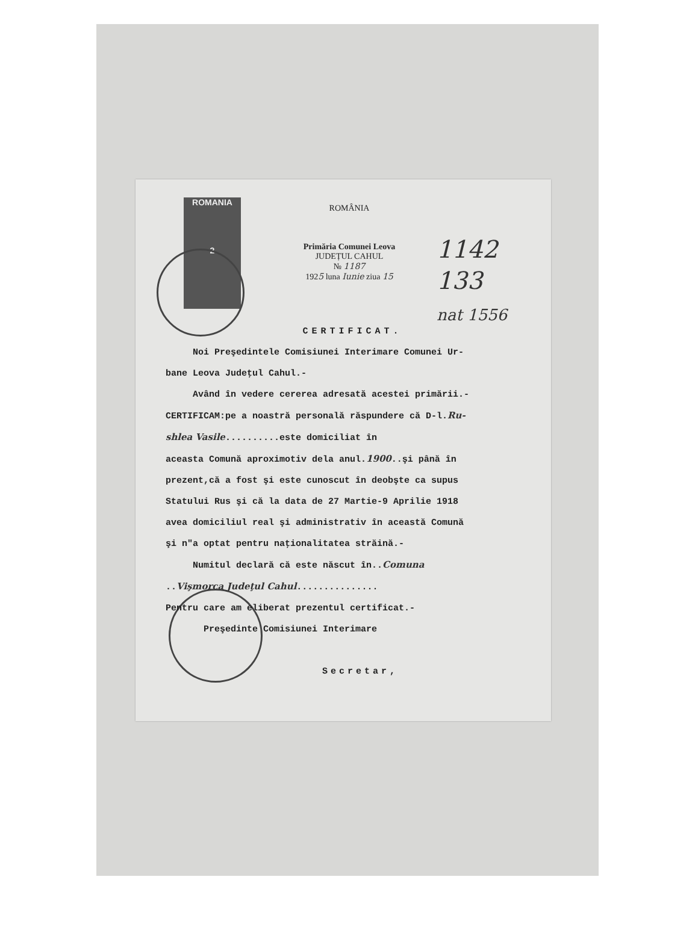ROMANIA
2
ROMÂNIA
Primăria Comunei Leova
JUDEȚUL CAHUL
№ 1187
1925 luna Iunie ziua 15
1142
133
nat 1556
CERTIFICAT.
Noi Preşedintele Comisiunei Interimare Comunei Ur-
bane Leova Judeţul Cahul.-
Având în vedere cererea adresată acestei primării.-
CERTIFICAM:pe a noastră personală răspundere că D-l.Ru-
shlea Vasile..........este domiciliat în
aceasta Comună aproximotiv dela anul.1900..şi până în
prezent,că a fost şi este cunoscut în deobşte ca supus
Statului Rus şi că la data de 27 Martie-9 Aprilie 1918
avea domiciliul real şi administrativ în această Comună
şi n"a optat pentru naţionalitatea străină.-
Numitul declară că este născut în..Comuna
..Vişmorca Judeţul Cahul...............
Pentru care am eliberat prezentul certificat.-
Preşedinte Comisiunei Interimare
Secretar,